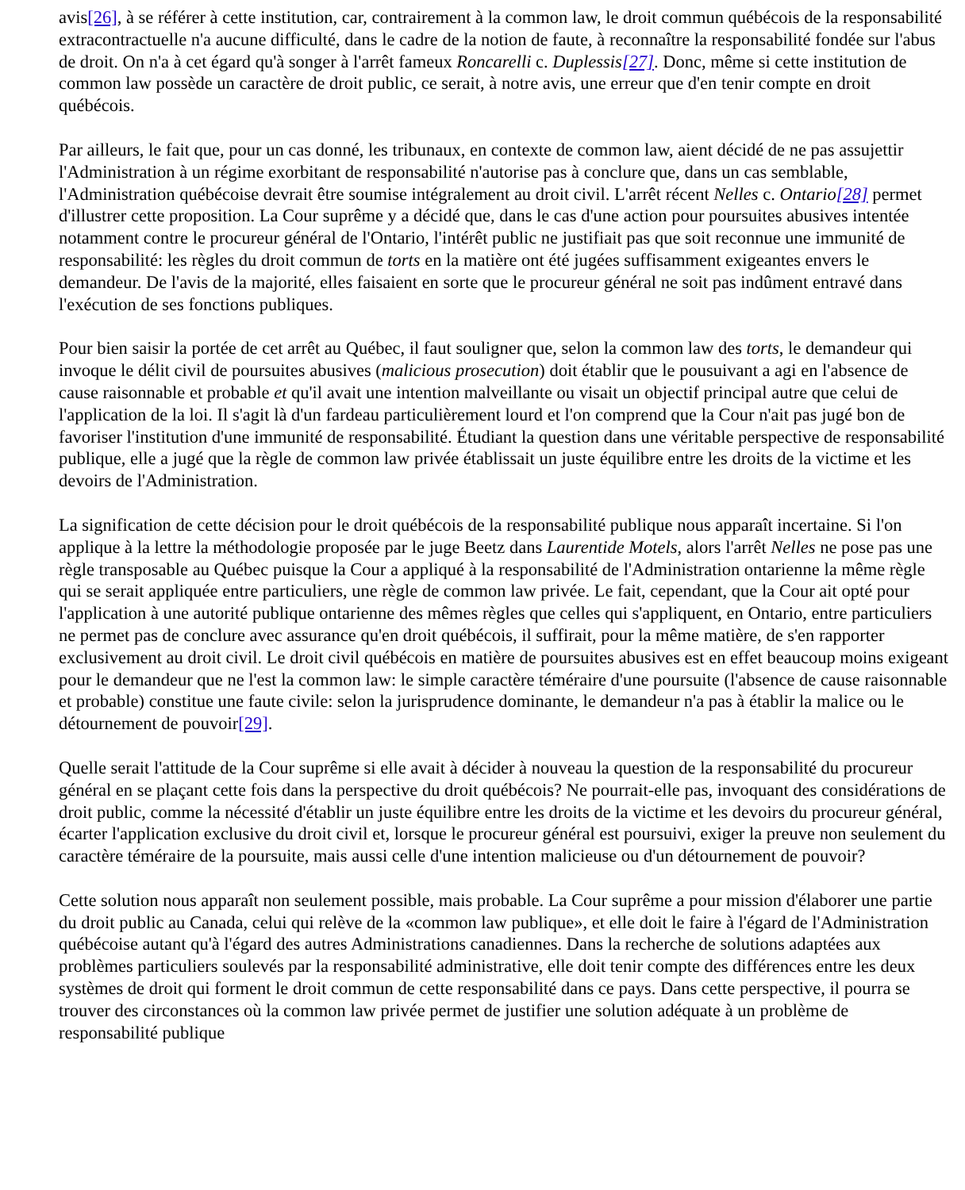avis[26], à se référer à cette institution, car, contrairement à la common law, le droit commun québécois de la responsabilité extracontractuelle n'a aucune difficulté, dans le cadre de la notion de faute, à reconnaître la responsabilité fondée sur l'abus de droit. On n'a à cet égard qu'à songer à l'arrêt fameux Roncarelli c. Duplessis[27]. Donc, même si cette institution de common law possède un caractère de droit public, ce serait, à notre avis, une erreur que d'en tenir compte en droit québécois.
Par ailleurs, le fait que, pour un cas donné, les tribunaux, en contexte de common law, aient décidé de ne pas assujettir l'Administration à un régime exorbitant de responsabilité n'autorise pas à conclure que, dans un cas semblable, l'Administration québécoise devrait être soumise intégralement au droit civil. L'arrêt récent Nelles c. Ontario[28] permet d'illustrer cette proposition. La Cour suprême y a décidé que, dans le cas d'une action pour poursuites abusives intentée notamment contre le procureur général de l'Ontario, l'intérêt public ne justifiait pas que soit reconnue une immunité de responsabilité: les règles du droit commun de torts en la matière ont été jugées suffisamment exigeantes envers le demandeur. De l'avis de la majorité, elles faisaient en sorte que le procureur général ne soit pas indûment entravé dans l'exécution de ses fonctions publiques.
Pour bien saisir la portée de cet arrêt au Québec, il faut souligner que, selon la common law des torts, le demandeur qui invoque le délit civil de poursuites abusives (malicious prosecution) doit établir que le pousuivant a agi en l'absence de cause raisonnable et probable et qu'il avait une intention malveillante ou visait un objectif principal autre que celui de l'application de la loi. Il s'agit là d'un fardeau particulièrement lourd et l'on comprend que la Cour n'ait pas jugé bon de favoriser l'institution d'une immunité de responsabilité. Étudiant la question dans une véritable perspective de responsabilité publique, elle a jugé que la règle de common law privée établissait un juste équilibre entre les droits de la victime et les devoirs de l'Administration.
La signification de cette décision pour le droit québécois de la responsabilité publique nous apparaît incertaine. Si l'on applique à la lettre la méthodologie proposée par le juge Beetz dans Laurentide Motels, alors l'arrêt Nelles ne pose pas une règle transposable au Québec puisque la Cour a appliqué à la responsabilité de l'Administration ontarienne la même règle qui se serait appliquée entre particuliers, une règle de common law privée. Le fait, cependant, que la Cour ait opté pour l'application à une autorité publique ontarienne des mêmes règles que celles qui s'appliquent, en Ontario, entre particuliers ne permet pas de conclure avec assurance qu'en droit québécois, il suffirait, pour la même matière, de s'en rapporter exclusivement au droit civil. Le droit civil québécois en matière de poursuites abusives est en effet beaucoup moins exigeant pour le demandeur que ne l'est la common law: le simple caractère téméraire d'une poursuite (l'absence de cause raisonnable et probable) constitue une faute civile: selon la jurisprudence dominante, le demandeur n'a pas à établir la malice ou le détournement de pouvoir[29].
Quelle serait l'attitude de la Cour suprême si elle avait à décider à nouveau la question de la responsabilité du procureur général en se plaçant cette fois dans la perspective du droit québécois? Ne pourrait-elle pas, invoquant des considérations de droit public, comme la nécessité d'établir un juste équilibre entre les droits de la victime et les devoirs du procureur général, écarter l'application exclusive du droit civil et, lorsque le procureur général est poursuivi, exiger la preuve non seulement du caractère téméraire de la poursuite, mais aussi celle d'une intention malicieuse ou d'un détournement de pouvoir?
Cette solution nous apparaît non seulement possible, mais probable. La Cour suprême a pour mission d'élaborer une partie du droit public au Canada, celui qui relève de la «common law publique», et elle doit le faire à l'égard de l'Administration québécoise autant qu'à l'égard des autres Administrations canadiennes. Dans la recherche de solutions adaptées aux problèmes particuliers soulevés par la responsabilité administrative, elle doit tenir compte des différences entre les deux systèmes de droit qui forment le droit commun de cette responsabilité dans ce pays. Dans cette perspective, il pourra se trouver des circonstances où la common law privée permet de justifier une solution adéquate à un problème de responsabilité publique